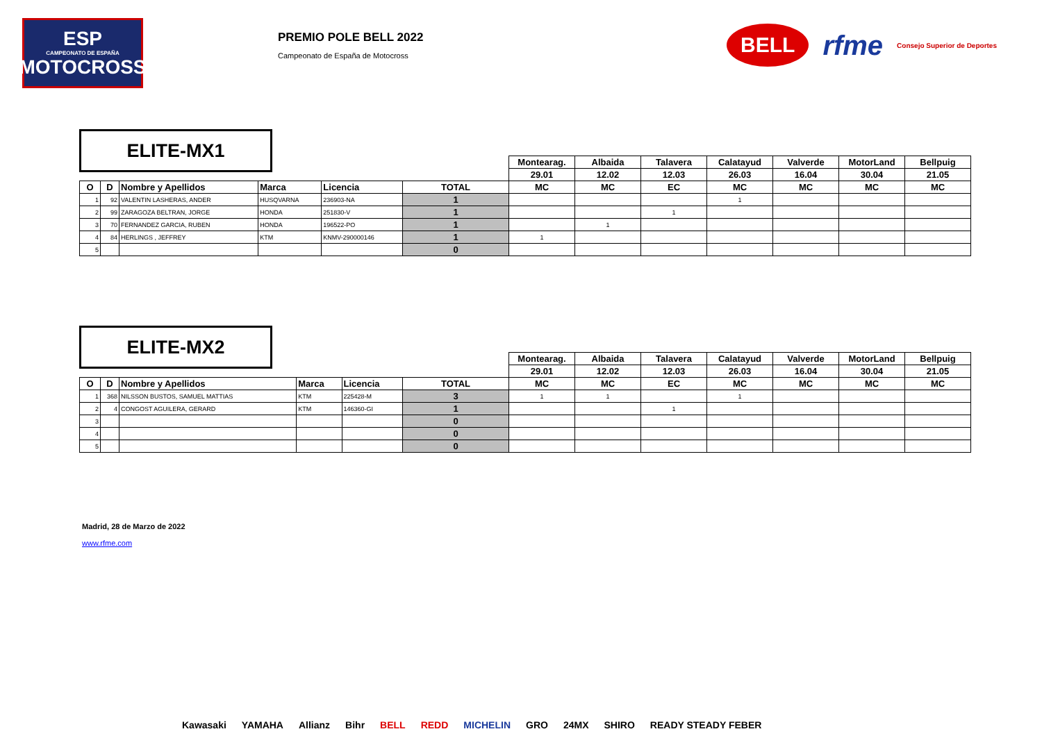ESP
CAMPEONATO DE ESPAÑA
MOTOCROSS
PREMIO POLE BELL 2022
Campeonato de España de Motocross
BELL rfme Consejo Superior de Deportes
ELITE-MX1
| | | | | | | Montearag. | Albaida | Talavera | Calatayud | Valverde | MotorLand | Bellpuig |
| | | | | | | 29.01 | 12.02 | 12.03 | 26.03 | 16.04 | 30.04 | 21.05 |
| O | D | Nombre y Apellidos | Marca | Licencia | TOTAL | MC | MC | EC | MC | MC | MC | MC |
| 1 | 92 | VALENTIN LASHERAS, ANDER | HUSQVARNA | 236903-NA | 1 | | | | 1 | | | |
| 2 | 99 | ZARAGOZA BELTRAN, JORGE | HONDA | 251830-V | 1 | | | 1 | | | | |
| 3 | 70 | FERNANDEZ GARCIA, RUBEN | HONDA | 196522-PO | 1 | | 1 | | | | | |
| 4 | 84 | HERLINGS , JEFFREY | KTM | KNMV-290000146 | 1 | 1 | | | | | | |
| 5 | | | | | 0 | | | | | | | |
ELITE-MX2
| | | | | | | Montearag. | Albaida | Talavera | Calatayud | Valverde | MotorLand | Bellpuig |
| | | | | | | 29.01 | 12.02 | 12.03 | 26.03 | 16.04 | 30.04 | 21.05 |
| O | D | Nombre y Apellidos | Marca | Licencia | TOTAL | MC | MC | EC | MC | MC | MC | MC |
| 1 | 368 | NILSSON BUSTOS, SAMUEL MATTIAS | KTM | 225428-M | 3 | 1 | 1 | | 1 | | | |
| 2 | 4 | CONGOST AGUILERA, GERARD | KTM | 146360-GI | 1 | | | 1 | | | | |
| 3 | | | | | 0 | | | | | | | |
| 4 | | | | | 0 | | | | | | | |
| 5 | | | | | 0 | | | | | | | |
Madrid, 28 de Marzo de 2022
www.rfme.com
Kawasaki YAMAHA Allianz Bihr BELL REDD MICHELIN GRO 24MX SHIRO READY STEADY FEBER